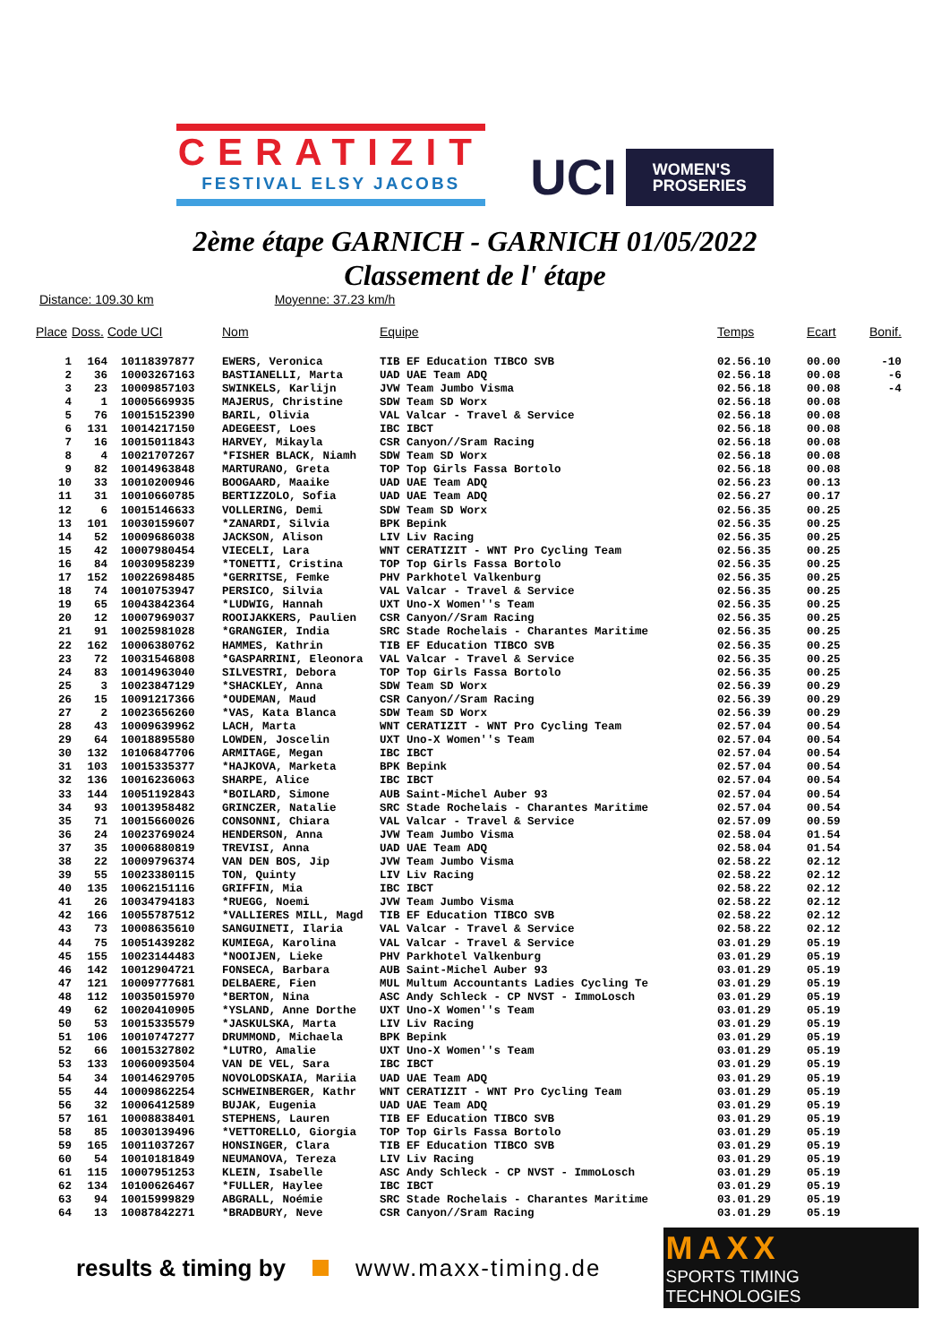CERATIZIT
FESTIVAL ELSY JACOBS
UCI WOMEN'S
PROSERIES
2ème étape GARNICH - GARNICH 01/05/2022
Classement de l' étape
Distance: 109.30 km Moyenne: 37.23 km/h
| Place | Doss. | Code UCI | Nom | Equipe | Temps | Ecart | Bonif. |
| --- | --- | --- | --- | --- | --- | --- | --- |
| 1 | 164 | 10118397877 | EWERS, Veronica | TIB EF Education TIBCO SVB | 02.56.10 | 00.00 | -10 |
| 2 | 36 | 10003267163 | BASTIANELLI, Marta | UAD UAE Team ADQ | 02.56.18 | 00.08 | -6 |
| 3 | 23 | 10009857103 | SWINKELS, Karlijn | JVW Team Jumbo Visma | 02.56.18 | 00.08 | -4 |
| 4 | 1 | 10005669935 | MAJERUS, Christine | SDW Team SD Worx | 02.56.18 | 00.08 | |
| 5 | 76 | 10015152390 | BARIL, Olivia | VAL Valcar - Travel & Service | 02.56.18 | 00.08 | |
| 6 | 131 | 10014217150 | ADEGEEST, Loes | IBC IBCT | 02.56.18 | 00.08 | |
| 7 | 16 | 10015011843 | HARVEY, Mikayla | CSR Canyon//Sram Racing | 02.56.18 | 00.08 | |
| 8 | 4 | 10021707267 | *FISHER BLACK, Niamh | SDW Team SD Worx | 02.56.18 | 00.08 | |
| 9 | 82 | 10014963848 | MARTURANO, Greta | TOP Top Girls Fassa Bortolo | 02.56.18 | 00.08 | |
| 10 | 33 | 10010200946 | BOOGAARD, Maaike | UAD UAE Team ADQ | 02.56.23 | 00.13 | |
| 11 | 31 | 10010660785 | BERTIZZOLO, Sofia | UAD UAE Team ADQ | 02.56.27 | 00.17 | |
| 12 | 6 | 10015146633 | VOLLERING, Demi | SDW Team SD Worx | 02.56.35 | 00.25 | |
| 13 | 101 | 10030159607 | *ZANARDI, Silvia | BPK Bepink | 02.56.35 | 00.25 | |
| 14 | 52 | 10009686038 | JACKSON, Alison | LIV Liv Racing | 02.56.35 | 00.25 | |
| 15 | 42 | 10007980454 | VIECELI, Lara | WNT CERATIZIT - WNT Pro Cycling Team | 02.56.35 | 00.25 | |
| 16 | 84 | 10030958239 | *TONETTI, Cristina | TOP Top Girls Fassa Bortolo | 02.56.35 | 00.25 | |
| 17 | 152 | 10022698485 | *GERRITSE, Femke | PHV Parkhotel Valkenburg | 02.56.35 | 00.25 | |
| 18 | 74 | 10010753947 | PERSICO, Silvia | VAL Valcar - Travel & Service | 02.56.35 | 00.25 | |
| 19 | 65 | 10043842364 | *LUDWIG, Hannah | UXT Uno-X Women''s Team | 02.56.35 | 00.25 | |
| 20 | 12 | 10007969037 | ROOIJAKKERS, Paulien | CSR Canyon//Sram Racing | 02.56.35 | 00.25 | |
| 21 | 91 | 10025981028 | *GRANGIER, India | SRC Stade Rochelais - Charantes Maritime | 02.56.35 | 00.25 | |
| 22 | 162 | 10006380762 | HAMMES, Kathrin | TIB EF Education TIBCO SVB | 02.56.35 | 00.25 | |
| 23 | 72 | 10031546808 | *GASPARRINI, Eleonora | VAL Valcar - Travel & Service | 02.56.35 | 00.25 | |
| 24 | 83 | 10014963040 | SILVESTRI, Debora | TOP Top Girls Fassa Bortolo | 02.56.35 | 00.25 | |
| 25 | 3 | 10023847129 | *SHACKLEY, Anna | SDW Team SD Worx | 02.56.39 | 00.29 | |
| 26 | 15 | 10091217366 | *OUDEMAN, Maud | CSR Canyon//Sram Racing | 02.56.39 | 00.29 | |
| 27 | 2 | 10023656260 | *VAS, Kata Blanca | SDW Team SD Worx | 02.56.39 | 00.29 | |
| 28 | 43 | 10009639962 | LACH, Marta | WNT CERATIZIT - WNT Pro Cycling Team | 02.57.04 | 00.54 | |
| 29 | 64 | 10018895580 | LOWDEN, Joscelin | UXT Uno-X Women''s Team | 02.57.04 | 00.54 | |
| 30 | 132 | 10106847706 | ARMITAGE, Megan | IBC IBCT | 02.57.04 | 00.54 | |
| 31 | 103 | 10015335377 | *HAJKOVA, Marketa | BPK Bepink | 02.57.04 | 00.54 | |
| 32 | 136 | 10016236063 | SHARPE, Alice | IBC IBCT | 02.57.04 | 00.54 | |
| 33 | 144 | 10051192843 | *BOILARD, Simone | AUB Saint-Michel Auber 93 | 02.57.04 | 00.54 | |
| 34 | 93 | 10013958482 | GRINCZER, Natalie | SRC Stade Rochelais - Charantes Maritime | 02.57.04 | 00.54 | |
| 35 | 71 | 10015660026 | CONSONNI, Chiara | VAL Valcar - Travel & Service | 02.57.09 | 00.59 | |
| 36 | 24 | 10023769024 | HENDERSON, Anna | JVW Team Jumbo Visma | 02.58.04 | 01.54 | |
| 37 | 35 | 10006880819 | TREVISI, Anna | UAD UAE Team ADQ | 02.58.04 | 01.54 | |
| 38 | 22 | 10009796374 | VAN DEN BOS, Jip | JVW Team Jumbo Visma | 02.58.22 | 02.12 | |
| 39 | 55 | 10023380115 | TON, Quinty | LIV Liv Racing | 02.58.22 | 02.12 | |
| 40 | 135 | 10062151116 | GRIFFIN, Mia | IBC IBCT | 02.58.22 | 02.12 | |
| 41 | 26 | 10034794183 | *RUEGG, Noemi | JVW Team Jumbo Visma | 02.58.22 | 02.12 | |
| 42 | 166 | 10055787512 | *VALLIERES MILL, Magd | TIB EF Education TIBCO SVB | 02.58.22 | 02.12 | |
| 43 | 73 | 10008635610 | SANGUINETI, Ilaria | VAL Valcar - Travel & Service | 02.58.22 | 02.12 | |
| 44 | 75 | 10051439282 | KUMIEGA, Karolina | VAL Valcar - Travel & Service | 03.01.29 | 05.19 | |
| 45 | 155 | 10023144483 | *NOOIJEN, Lieke | PHV Parkhotel Valkenburg | 03.01.29 | 05.19 | |
| 46 | 142 | 10012904721 | FONSECA, Barbara | AUB Saint-Michel Auber 93 | 03.01.29 | 05.19 | |
| 47 | 121 | 10009777681 | DELBAERE, Fien | MUL Multum Accountants Ladies Cycling Te | 03.01.29 | 05.19 | |
| 48 | 112 | 10035015970 | *BERTON, Nina | ASC Andy Schleck - CP NVST - ImmoLosch | 03.01.29 | 05.19 | |
| 49 | 62 | 10020410905 | *YSLAND, Anne Dorthe | UXT Uno-X Women''s Team | 03.01.29 | 05.19 | |
| 50 | 53 | 10015335579 | *JASKULSKA, Marta | LIV Liv Racing | 03.01.29 | 05.19 | |
| 51 | 106 | 10010747277 | DRUMMOND, Michaela | BPK Bepink | 03.01.29 | 05.19 | |
| 52 | 66 | 10015327802 | *LUTRO, Amalie | UXT Uno-X Women''s Team | 03.01.29 | 05.19 | |
| 53 | 133 | 10060093504 | VAN DE VEL, Sara | IBC IBCT | 03.01.29 | 05.19 | |
| 54 | 34 | 10014629705 | NOVOLODSKAIA, Mariia | UAD UAE Team ADQ | 03.01.29 | 05.19 | |
| 55 | 44 | 10009862254 | SCHWEINBERGER, Kathr | WNT CERATIZIT - WNT Pro Cycling Team | 03.01.29 | 05.19 | |
| 56 | 32 | 10006412589 | BUJAK, Eugenia | UAD UAE Team ADQ | 03.01.29 | 05.19 | |
| 57 | 161 | 10008838401 | STEPHENS, Lauren | TIB EF Education TIBCO SVB | 03.01.29 | 05.19 | |
| 58 | 85 | 10030139496 | *VETTORELLO, Giorgia | TOP Top Girls Fassa Bortolo | 03.01.29 | 05.19 | |
| 59 | 165 | 10011037267 | HONSINGER, Clara | TIB EF Education TIBCO SVB | 03.01.29 | 05.19 | |
| 60 | 54 | 10010181849 | NEUMANOVA, Tereza | LIV Liv Racing | 03.01.29 | 05.19 | |
| 61 | 115 | 10007951253 | KLEIN, Isabelle | ASC Andy Schleck - CP NVST - ImmoLosch | 03.01.29 | 05.19 | |
| 62 | 134 | 10100626467 | *FULLER, Haylee | IBC IBCT | 03.01.29 | 05.19 | |
| 63 | 94 | 10015999829 | ABGRALL, Noémie | SRC Stade Rochelais - Charantes Maritime | 03.01.29 | 05.19 | |
| 64 | 13 | 10087842271 | *BRADBURY, Neve | CSR Canyon//Sram Racing | 03.01.29 | 05.19 | |
results & timing by www.maxx-timing.de
MAXX
SPORTS TIMING TECHNOLOGIES